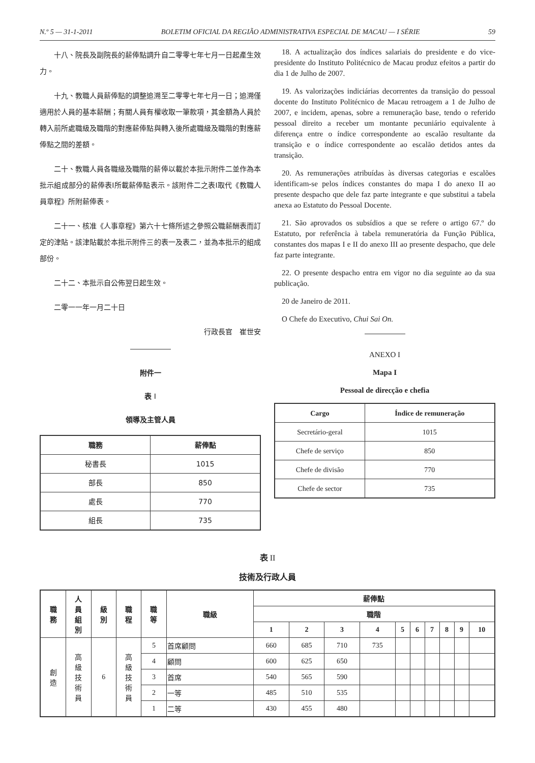N.º 5 — 31-1-2011 BOLETIM OFICIAL DA REGIÃO ADMINISTRATIVA ESPECIAL DE MACAU — I SÉRIE 59
十八、院長及副院長的薪俸點調升自二零零七年七月一日起產生效力。
十九、教職人員薪俸點的調整追溯至二零零七年七月一日；追溯僅適用於人員的基本薪酬；有關人員有權收取一筆款項，其金額為人員於轉入前所處職級及職階的對應薪俸點與轉入後所處職級及職階的對應薪俸點之間的差額。
二十、教職人員各職級及職階的薪俸以載於本批示附件二並作為本批示組成部分的薪俸表I所載薪俸點表示。該附件二之表I取代《教職人員章程》所附薪俸表。
二十一、核准《人事章程》第六十七條所述之參照公職薪酬表而訂定的津貼。該津貼載於本批示附件三的表一及表二，並為本批示的組成部份。
二十二、本批示自公佈翌日起生效。
二零一一年一月二十日
行政長官　崔世安
附件一
表 I
領導及主管人員
| 職務 | 薪俸點 |
| --- | --- |
| 秘書長 | 1015 |
| 部長 | 850 |
| 處長 | 770 |
| 組長 | 735 |
18. A actualização dos índices salariais do presidente e do vice-presidente do Instituto Politécnico de Macau produz efeitos a partir do dia 1 de Julho de 2007.
19. As valorizações indiciárias decorrentes da transição do pessoal docente do Instituto Politécnico de Macau retroagem a 1 de Julho de 2007, e incidem, apenas, sobre a remuneração base, tendo o referido pessoal direito a receber um montante pecuniário equivalente à diferença entre o índice correspondente ao escalão resultante da transição e o índice correspondente ao escalão detidos antes da transição.
20. As remunerações atribuídas às diversas categorias e escalões identificam-se pelos índices constantes do mapa I do anexo II ao presente despacho que dele faz parte integrante e que substitui a tabela anexa ao Estatuto do Pessoal Docente.
21. São aprovados os subsídios a que se refere o artigo 67.º do Estatuto, por referência à tabela remuneratória da Função Pública, constantes dos mapas I e II do anexo III ao presente despacho, que dele faz parte integrante.
22. O presente despacho entra em vigor no dia seguinte ao da sua publicação.
20 de Janeiro de 2011.
O Chefe do Executivo, Chui Sai On.
ANEXO I
Mapa I
Pessoal de direcção e chefia
| Cargo | Índice de remuneração |
| --- | --- |
| Secretário-geral | 1015 |
| Chefe de serviço | 850 |
| Chefe de divisão | 770 |
| Chefe de sector | 735 |
表 II
技術及行政人員
| 職 務 | 人 員 組 別 | 級 別 | 職 程 | 職 等 | 職級 | 薪俸點 | | | | | | | | | |
| --- | --- | --- | --- | --- | --- | --- | --- | --- | --- | --- | --- | --- | --- | --- | --- |
| | | | | | | 職階 | | | | | | | | | |
| | | | | | | 1 | 2 | 3 | 4 | 5 | 6 | 7 | 8 | 9 | 10 |
| 創 造 | 高 級 技 術 員 | 6 | 高 級 技 術 員 | 5 | 首席顧問 | 660 | 685 | 710 | 735 | | | | | | |
| | | | | 4 | 顧問 | 600 | 625 | 650 | | | | | | | |
| | | | | 3 | 首席 | 540 | 565 | 590 | | | | | | | |
| | | | | 2 | 一等 | 485 | 510 | 535 | | | | | | | |
| | | | | 1 | 二等 | 430 | 455 | 480 | | | | | | | |